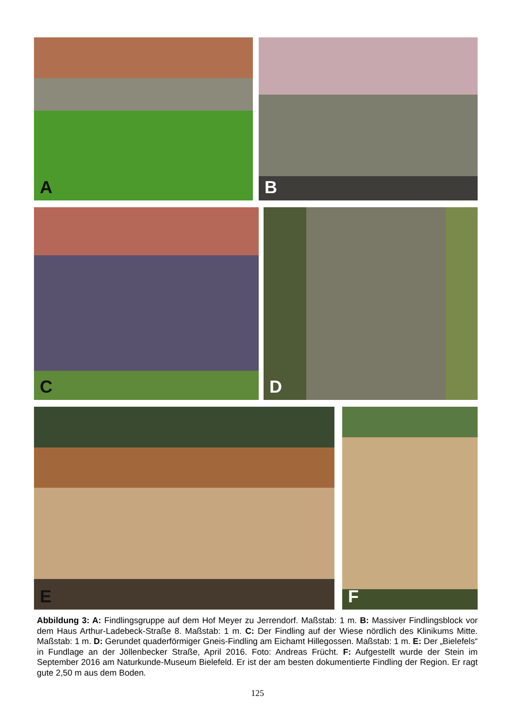A
B
C
D
E
F
Abbildung 3: A: Findlingsgruppe auf dem Hof Meyer zu Jerrendorf. Maßstab: 1 m. B: Massiver Findlingsblock vor dem Haus Arthur-Ladebeck-Straße 8. Maßstab: 1 m. C: Der Findling auf der Wiese nördlich des Klinikums Mitte. Maßstab: 1 m. D: Gerundet quaderförmiger Gneis-Findling am Eichamt Hillegossen. Maßstab: 1 m. E: Der „Bielefels“ in Fundlage an der Jöllenbecker Straße, April 2016. Foto: Andreas Frücht. F: Aufgestellt wurde der Stein im September 2016 am Naturkunde-Museum Bielefeld. Er ist der am besten dokumentierte Findling der Region. Er ragt gute 2,50 m aus dem Boden.
125